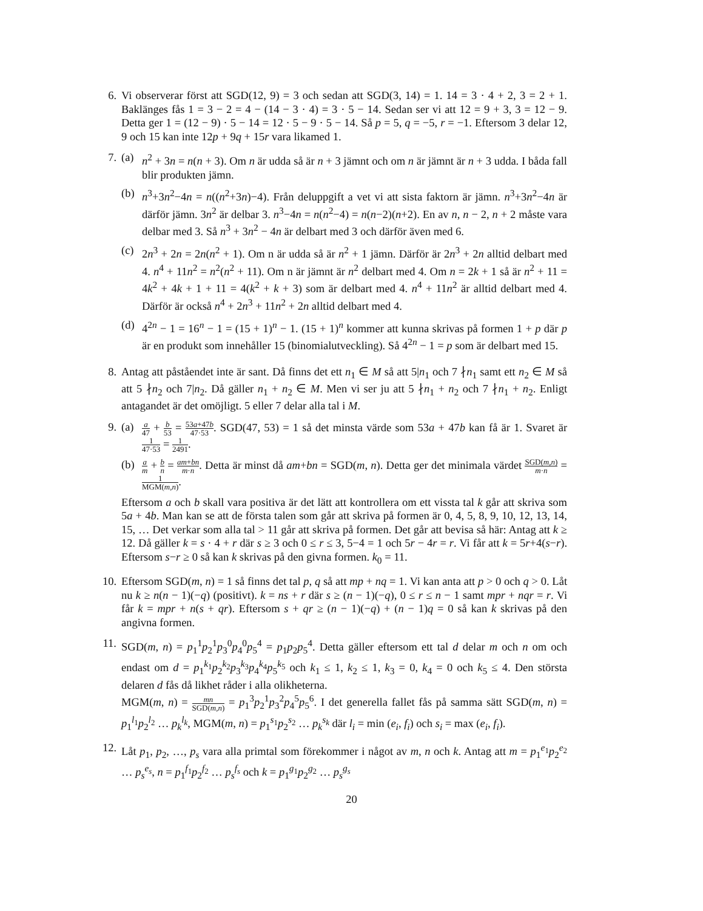6. Vi observerar först att SGD(12, 9) = 3 och sedan att SGD(3, 14) = 1. 14 = 3 · 4 + 2, 3 = 2 + 1. Baklänges fås 1 = 3 − 2 = 4 − (14 − 3 · 4) = 3 · 5 − 14. Sedan ser vi att 12 = 9 + 3, 3 = 12 − 9. Detta ger 1 = (12 − 9) · 5 − 14 = 12 · 5 − 9 · 5 − 14. Så p = 5, q = −5, r = −1. Eftersom 3 delar 12, 9 och 15 kan inte 12p + 9q + 15r vara likamed 1.
7. (a) n<sup>2</sup> + 3n = n(n + 3). Om n är udda så är n + 3 jämnt och om n är jämnt är n + 3 udda. I båda fall blir produkten jämn.
(b) n<sup>3</sup>+3n<sup>2</sup>−4n = n((n<sup>2</sup>+3n)−4). Från deluppgift a vet vi att sista faktorn är jämn. n<sup>3</sup>+3n<sup>2</sup>−4n är därför jämn. 3n<sup>2</sup> är delbar 3. n<sup>3</sup>−4n = n(n<sup>2</sup>−4) = n(n−2)(n+2). En av n, n − 2, n + 2 måste vara delbar med 3. Så n<sup>3</sup> + 3n<sup>2</sup> − 4n är delbart med 3 och därför även med 6.
(c) 2n<sup>3</sup> + 2n = 2n(n<sup>2</sup> + 1). Om n är udda så är n<sup>2</sup> + 1 jämn. Därför är 2n<sup>3</sup> + 2n alltid delbart med 4. n<sup>4</sup> + 11n<sup>2</sup> = n<sup>2</sup>(n<sup>2</sup> + 11). Om n är jämnt är n<sup>2</sup> delbart med 4. Om n = 2k + 1 så är n<sup>2</sup> + 11 = 4k<sup>2</sup> + 4k + 1 + 11 = 4(k<sup>2</sup> + k + 3) som är delbart med 4. n<sup>4</sup> + 11n<sup>2</sup> är alltid delbart med 4. Därför är också n<sup>4</sup> + 2n<sup>3</sup> + 11n<sup>2</sup> + 2n alltid delbart med 4.
(d) 4<sup>2n</sup> − 1 = 16<sup>n</sup> − 1 = (15 + 1)<sup>n</sup> − 1. (15 + 1)<sup>n</sup> kommer att kunna skrivas på formen 1 + p där p är en produkt som innehåller 15 (binomialutveckling). Så 4<sup>2n</sup> − 1 = p som är delbart med 15.
8. Antag att påståendet inte är sant. Då finns det ett n<sub>1</sub> ∈ M så att 5|n<sub>1</sub> och 7 ∤n<sub>1</sub> samt ett n<sub>2</sub> ∈ M så att 5 ∤n<sub>2</sub> och 7|n<sub>2</sub>. Då gäller n<sub>1</sub> + n<sub>2</sub> ∈ M. Men vi ser ju att 5 ∤n<sub>1</sub> + n<sub>2</sub> och 7 ∤n<sub>1</sub> + n<sub>2</sub>. Enligt antagandet är det omöjligt. 5 eller 7 delar alla tal i M.
9. (a)
a 47 + b 53 = 53a+47b 47·53. SGD(47, 53) = 1 så det minsta värde som 53a + 47b kan få är 1. Svaret är 1 47·53 = 1 2491.
(b)
a m + b n = am+bn m·n. Detta är minst då am+bn = SGD(m, n). Detta ger det minimala värdet SGD(m,n) m·n = 1 MGM(m,n).
Eftersom a och b skall vara positiva är det lätt att kontrollera om ett vissta tal k går att skriva som 5a + 4b. Man kan se att de första talen som går att skriva på formen är 0, 4, 5, 8, 9, 10, 12, 13, 14, 15, … Det verkar som alla tal > 11 går att skriva på formen. Det går att bevisa så här: Antag att k ≥ 12. Då gäller k = s · 4 + r där s ≥ 3 och 0 ≤ r ≤ 3, 5−4 = 1 och 5r − 4r = r. Vi får att k = 5r+4(s−r). Eftersom s−r ≥ 0 så kan k skrivas på den givna formen. k<sub>0</sub> = 11.
10.
Eftersom SGD(m, n) = 1 så finns det tal p, q så att mp + nq = 1. Vi kan anta att p > 0 och q > 0. Låt nu k ≥ n(n − 1)(−q) (positivt). k = ns + r där s ≥ (n − 1)(−q), 0 ≤ r ≤ n − 1 samt mpr + nqr = r. Vi får k = mpr + n(s + qr). Eftersom s + qr ≥ (n − 1)(−q) + (n − 1)q = 0 så kan k skrivas på den angivna formen.
11.
SGD(m, n) = p<sub>1</sub><sup>1</sup>p<sub>2</sub><sup>1</sup>p<sub>3</sub><sup>0</sup>p<sub>4</sub><sup>0</sup>p<sub>5</sub><sup>4</sup> = p<sub>1</sub>p<sub>2</sub>p<sub>5</sub><sup>4</sup>. Detta gäller eftersom ett tal d delar m och n om och endast om d = p<sub>1</sub><sup>k<sub>1</sub></sup>p<sub>2</sub><sup>k<sub>2</sub></sup>p<sub>3</sub><sup>k<sub>3</sub></sup>p<sub>4</sub><sup>k<sub>4</sub></sup>p<sub>5</sub><sup>k<sub>5</sub></sup> och k<sub>1</sub> ≤ 1, k<sub>2</sub> ≤ 1, k<sub>3</sub> = 0, k<sub>4</sub> = 0 och k<sub>5</sub> ≤ 4. Den största delaren d fås då likhet råder i alla olikheterna.
MGM(m, n) = mn SGD(m,n) = p<sub>1</sub><sup>3</sup>p<sub>2</sub><sup>1</sup>p<sub>3</sub><sup>2</sup>p<sub>4</sub><sup>5</sup>p<sub>5</sub><sup>6</sup>. I det generella fallet fås på samma sätt SGD(m, n) = p<sub>1</sub><sup>l<sub>1</sub></sup>p<sub>2</sub><sup>l<sub>2</sub></sup> … p<sub>k</sub><sup>l<sub>k</sub></sup>, MGM(m, n) = p<sub>1</sub><sup>s<sub>1</sub></sup>p<sub>2</sub><sup>s<sub>2</sub></sup> … p<sub>k</sub><sup>s<sub>k</sub></sup> där l<sub>i</sub> = min (e<sub>i</sub>, f<sub>i</sub>) och s<sub>i</sub> = max (e<sub>i</sub>, f<sub>i</sub>).
12.
Låt p<sub>1</sub>, p<sub>2</sub>, …, p<sub>s</sub> vara alla primtal som förekommer i något av m, n och k. Antag att m = p<sub>1</sub><sup>e<sub>1</sub></sup>p<sub>2</sub><sup>e<sub>2</sub></sup> … p<sub>s</sub><sup>e<sub>s</sub></sup>, n = p<sub>1</sub><sup>f<sub>1</sub></sup>p<sub>2</sub><sup>f<sub>2</sub></sup> … p<sub>s</sub><sup>f<sub>s</sub></sup> och k = p<sub>1</sub><sup>g<sub>1</sub></sup>p<sub>2</sub><sup>g<sub>2</sub></sup> … p<sub>s</sub><sup>g<sub>s</sub></sup>
20